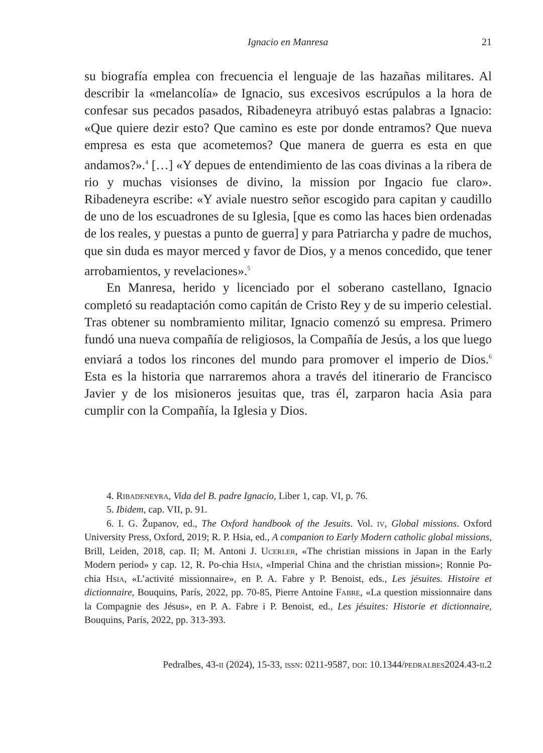Ignacio en Manresa 21
su biografía emplea con frecuencia el lenguaje de las hazañas militares. Al describir la «melancolía» de Ignacio, sus excesivos escrúpulos a la hora de confesar sus pecados pasados, Ribadeneyra atribuyó estas palabras a Ignacio: «Que quiere dezir esto? Que camino es este por donde entramos? Que nueva empresa es esta que acometemos? Que manera de guerra es esta en que andamos?».<sup>4</sup> […] «Y depues de entendimiento de las coas divinas a la ribera de rio y muchas visionses de divino, la mission por Ingacio fue claro». Ribadeneyra escribe: «Y aviale nuestro señor escogido para capitan y caudillo de uno de los escuadrones de su Iglesia, [que es como las haces bien ordenadas de los reales, y puestas a punto de guerra] y para Patriarcha y padre de muchos, que sin duda es mayor merced y favor de Dios, y a menos concedido, que tener arrobamientos, y revelaciones».<sup>5</sup>
En Manresa, herido y licenciado por el soberano castellano, Ignacio completó su readaptación como capitán de Cristo Rey y de su imperio celestial. Tras obtener su nombramiento militar, Ignacio comenzó su empresa. Primero fundó una nueva compañía de religiosos, la Compañía de Jesús, a los que luego enviará a todos los rincones del mundo para promover el imperio de Dios.<sup>6</sup> Esta es la historia que narraremos ahora a través del itinerario de Francisco Javier y de los misioneros jesuitas que, tras él, zarparon hacia Asia para cumplir con la Compañía, la Iglesia y Dios.
4. Ribadeneyra, Vida del B. padre Ignacio, Liber 1, cap. VI, p. 76.
5. Ibidem, cap. VII, p. 91.
6. I. G. Županov, ed., The Oxford handbook of the Jesuits. Vol. iv, Global missions. Oxford University Press, Oxford, 2019; R. P. Hsia, ed., A companion to Early Modern catholic global missions, Brill, Leiden, 2018, cap. II; M. Antoni J. Ucerler, «The christian missions in Japan in the Early Modern period» y cap. 12, R. Po-chia Hsia, «Imperial China and the christian mission»; Ronnie Po-chia Hsia, «L’activité missionnaire», en P. A. Fabre y P. Benoist, eds., Les jésuites. Histoire et dictionnaire, Bouquins, París, 2022, pp. 70-85, Pierre Antoine Fabre, «La question missionnaire dans la Compagnie des Jésus», en P. A. Fabre i P. Benoist, ed., Les jésuites: Historie et dictionnaire, Bouquins, París, 2022, pp. 313-393.
Pedralbes, 43-ii (2024), 15-33, issn: 0211-9587, doi: 10.1344/pedralbes2024.43-ii.2